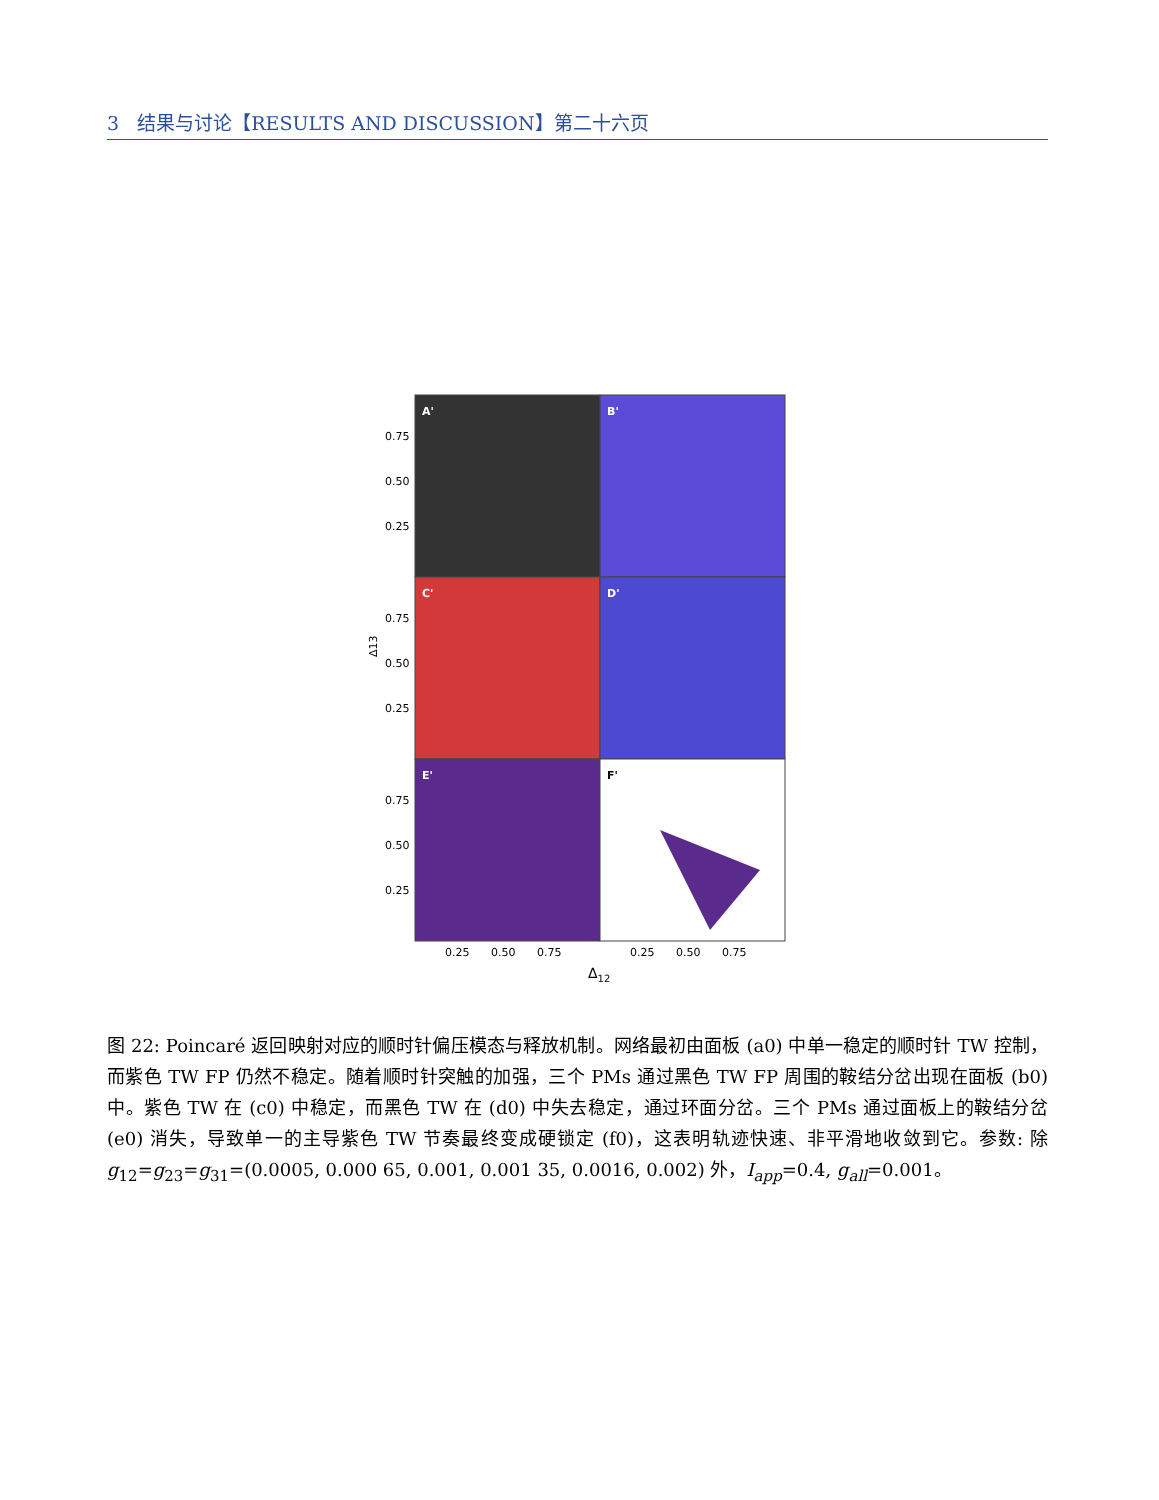3 结果与讨论【RESULTS AND DISCUSSION】第二十六页
A'
B'
C'
D'
E'
F'
0.75
0.50
0.25
0.75
0.50
0.25
0.75
0.50
0.25
Δ13
0.25
0.50
0.75
0.25
0.50
0.75
Δ12
图 22: Poincaré 返回映射对应的顺时针偏压模态与释放机制。网络最初由面板 (a0) 中单一稳定的顺时针 TW 控制，而紫色 TW FP 仍然不稳定。随着顺时针突触的加强，三个 PMs 通过黑色 TW FP 周围的鞍结分岔出现在面板 (b0) 中。紫色 TW 在 (c0) 中稳定，而黑色 TW 在 (d0) 中失去稳定，通过环面分岔。三个 PMs 通过面板上的鞍结分岔 (e0) 消失，导致单一的主导紫色 TW 节奏最终变成硬锁定 (f0)，这表明轨迹快速、非平滑地收敛到它。参数: 除 g<sub>12</sub>=g<sub>23</sub>=g<sub>31</sub>=(0.0005, 0.000 65, 0.001, 0.001 35, 0.0016, 0.002) 外，I<sub>app</sub>=0.4, g<sub>all</sub>=0.001。